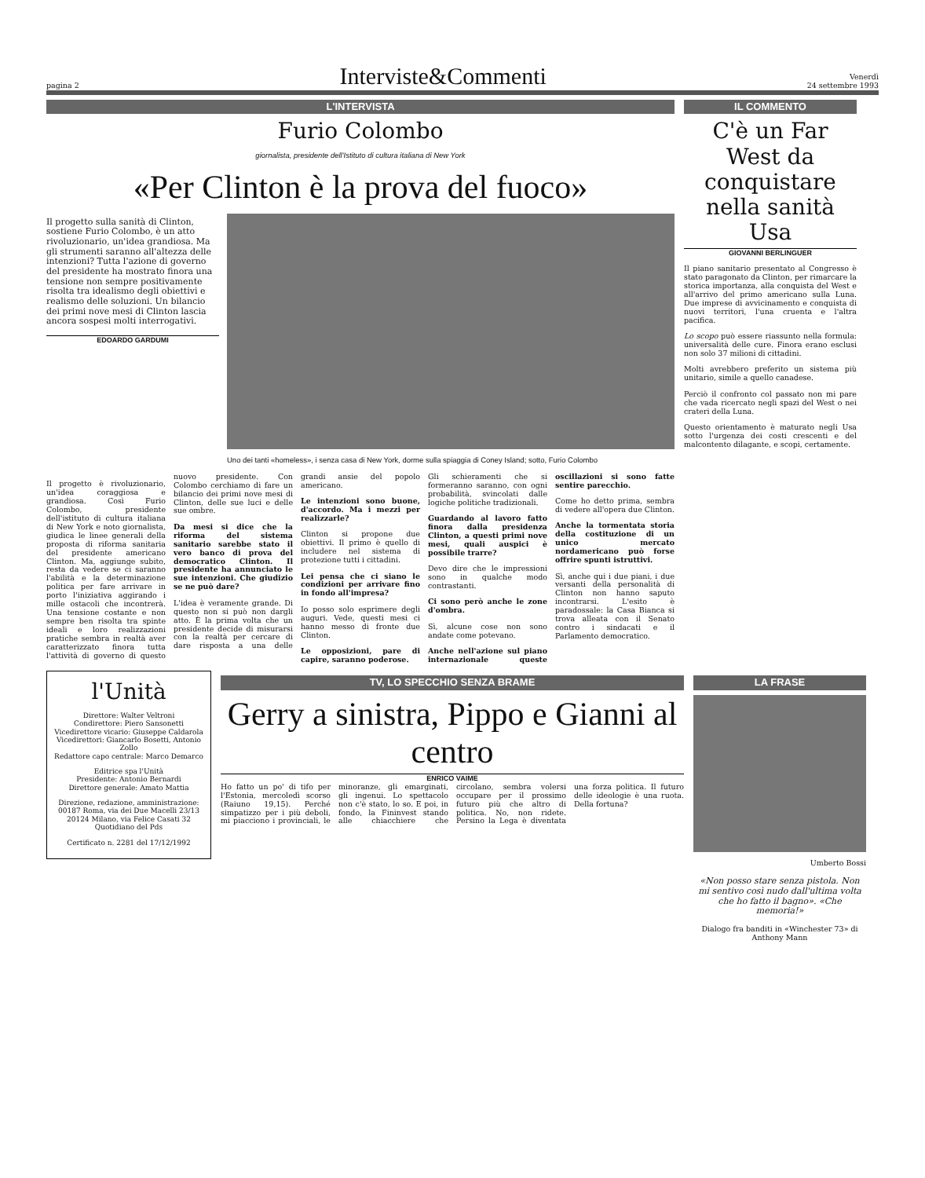pagina 2 Interviste&Commenti Venerdì
24 settembre 1993
L'INTERVISTA
Furio Colombo
giornalista, presidente dell'Istituto di cultura italiana di New York
«Per Clinton è la prova del fuoco»
Il progetto sulla sanità di Clinton, sostiene Furio Colombo, è un atto rivoluzionario, un'idea grandiosa. Ma gli strumenti saranno all'altezza delle intenzioni? Tutta l'azione di governo del presidente ha mostrato finora una tensione non sempre positivamente risolta tra idealismo degli obiettivi e realismo delle soluzioni. Un bilancio dei primi nove mesi di Clinton lascia ancora sospesi molti interrogativi.
EDOARDO GARDUMI
Uno dei tanti «homeless», i senza casa di New York, dorme sulla spiaggia di Coney Island; sotto, Furio Colombo
Il progetto è rivoluzionario, un'idea coraggiosa e grandiosa. Così Furio Colombo, presidente dell'istituto di cultura italiana di New York e noto giornalista, giudica le linee generali della proposta di riforma sanitaria del presidente americano Clinton. Ma, aggiunge subito, resta da vedere se ci saranno l'abilità e la determinazione politica per fare arrivare in porto l'iniziativa aggirando i mille ostacoli che incontrerà. Una tensione costante e non sempre ben risolta tra spinte ideali e loro realizzazioni pratiche sembra in realtà aver caratterizzato finora tutta l'attività di governo di questo nuovo presidente. Con Colombo cerchiamo di fare un bilancio dei primi nove mesi di Clinton, delle sue luci e delle sue ombre.
Da mesi si dice che la riforma del sistema sanitario sarebbe stato il vero banco di prova del democratico Clinton. Il presidente ha annunciato le sue intenzioni. Che giudizio se ne può dare?
L'idea è veramente grande. Di questo non si può non dargli atto. È la prima volta che un presidente decide di misurarsi con la realtà per cercare di dare risposta a una delle grandi ansie del popolo americano.
Le intenzioni sono buone, d'accordo. Ma i mezzi per realizzarle?
Clinton si propone due obiettivi. Il primo è quello di includere nel sistema di protezione tutti i cittadini.
Lei pensa che ci siano le condizioni per arrivare fino in fondo all'impresa?
Io posso solo esprimere degli auguri. Vede, questi mesi ci hanno messo di fronte due Clinton.
Le opposizioni, pare di capire, saranno poderose.
Gli schieramenti che si formeranno saranno, con ogni probabilità, svincolati dalle logiche politiche tradizionali.
Guardando al lavoro fatto finora dalla presidenza Clinton, a questi primi nove mesi, quali auspici è possibile trarre?
Devo dire che le impressioni sono in qualche modo contrastanti.
Ci sono però anche le zone d'ombra.
Sì, alcune cose non sono andate come potevano.
Anche nell'azione sul piano internazionale queste oscillazioni si sono fatte sentire parecchio.
Come ho detto prima, sembra di vedere all'opera due Clinton.
Anche la tormentata storia della costituzione di un unico mercato nordamericano può forse offrire spunti istruttivi.
Sì, anche qui i due piani, i due versanti della personalità di Clinton non hanno saputo incontrarsi. L'esito è paradossale: la Casa Bianca si trova alleata con il Senato contro i sindacati e il Parlamento democratico.
IL COMMENTO
C'è un Far West da conquistare nella sanità Usa
GIOVANNI BERLINGUER
Il piano sanitario presentato al Congresso è stato paragonato da Clinton, per rimarcare la storica importanza, alla conquista del West e all'arrivo del primo americano sulla Luna. Due imprese di avvicinamento e conquista di nuovi territori, l'una cruenta e l'altra pacifica.
Lo scopo può essere riassunto nella formula: universalità delle cure. Finora erano esclusi non solo 37 milioni di cittadini.
Molti avrebbero preferito un sistema più unitario, simile a quello canadese.
Perciò il confronto col passato non mi pare che vada ricercato negli spazi del West o nei crateri della Luna.
Questo orientamento è maturato negli Usa sotto l'urgenza dei costi crescenti e del malcontento dilagante, e scopi, certamente.
l'Unità
Direttore: Walter Veltroni
Condirettore: Piero Sansonetti
Vicedirettore vicario: Giuseppe Caldarola
Vicedirettori: Giancarlo Bosetti, Antonio Zollo
Redattore capo centrale: Marco Demarco
Editrice spa l'Unità
Presidente: Antonio Bernardi
Direttore generale: Amato Mattia
Direzione, redazione, amministrazione: 00187 Roma, via dei Due Macelli 23/13
20124 Milano, via Felice Casati 32
Quotidiano del Pds
Certificato n. 2281 del 17/12/1992
TV, LO SPECCHIO SENZA BRAME
Gerry a sinistra, Pippo e Gianni al centro
ENRICO VAIME
Ho fatto un po' di tifo per l'Estonia, mercoledì scorso (Raiuno 19,15). Perché simpatizzo per i più deboli, mi piacciono i provinciali, le minoranze, gli emarginati, gli ingenui. Lo spettacolo non c'è stato, lo so. E poi, in fondo, la Fininvest stando alle chiacchiere che circolano, sembra volersi occupare per il prossimo futuro più che altro di politica. No, non ridete. Persino la Lega è diventata una forza politica. Il futuro delle ideologie è una ruota. Della fortuna?
LA FRASE
Umberto Bossi
«Non posso stare senza pistola. Non mi sentivo così nudo dall'ultima volta che ho fatto il bagno». «Che memoria!»
Dialogo fra banditi in «Winchester 73» di Anthony Mann